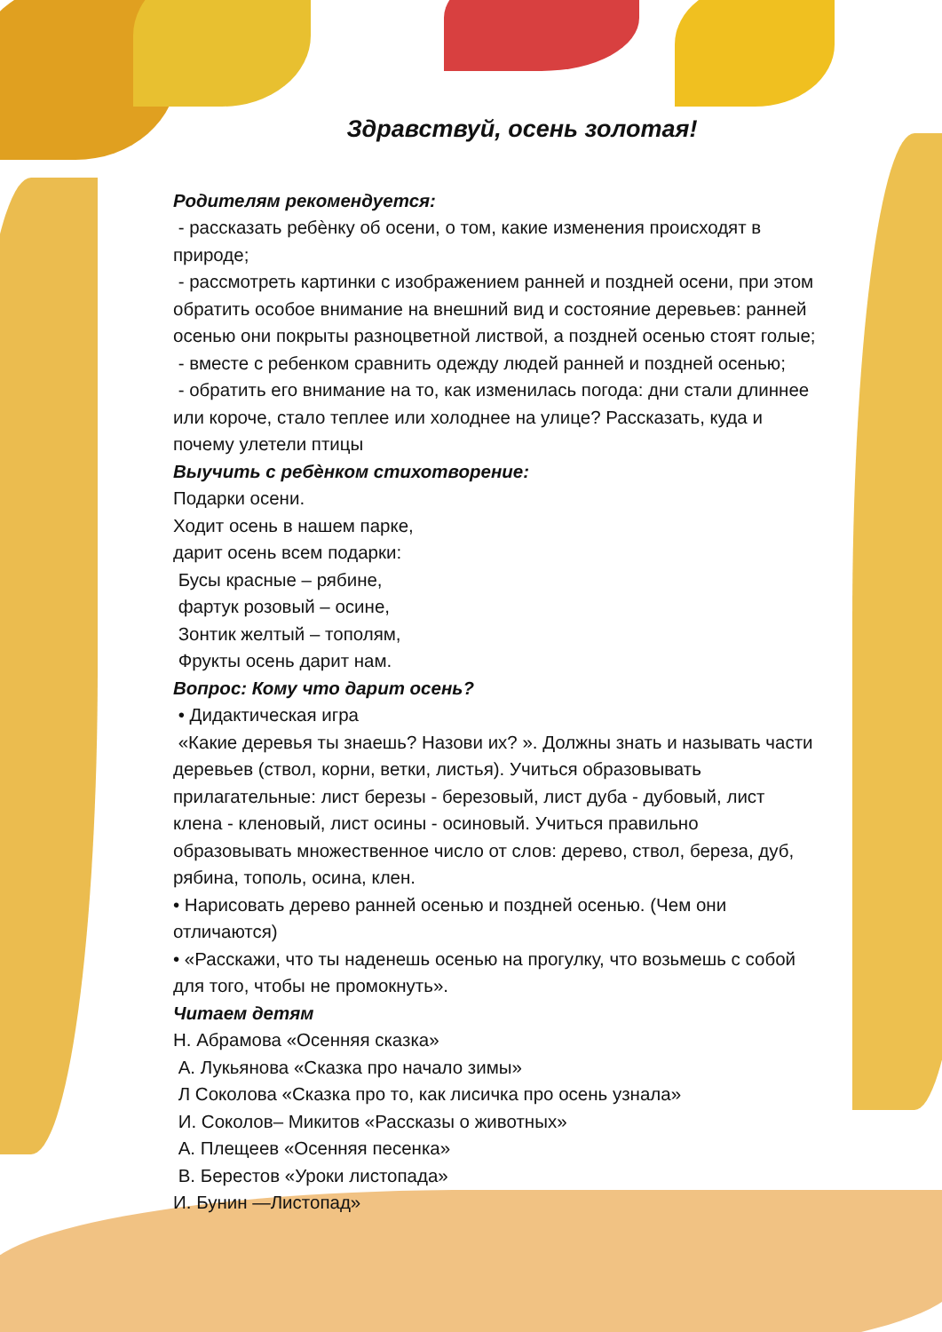Здравствуй, осень золотая!
Родителям рекомендуется:
- рассказать ребѐнку об осени, о том, какие изменения происходят в природе;
- рассмотреть картинки с изображением ранней и поздней осени, при этом обратить особое внимание на внешний вид и состояние деревьев: ранней осенью они покрыты разноцветной листвой, а поздней осенью стоят голые;
- вместе с ребенком сравнить одежду людей ранней и поздней осенью;
- обратить его внимание на то, как изменилась погода: дни стали длиннее или короче, стало теплее или холоднее на улице? Рассказать, куда и почему улетели птицы
Выучить с ребѐнком стихотворение:
Подарки осени.
Ходит осень в нашем парке,
дарит осень всем подарки:
Бусы красные – рябине,
фартук розовый – осине,
Зонтик желтый – тополям,
Фрукты осень дарит нам.
Вопрос: Кому что дарит осень?
• Дидактическая игра
«Какие деревья ты знаешь? Назови их? ». Должны знать и называть части деревьев (ствол, корни, ветки, листья). Учиться образовывать прилагательные: лист березы - березовый, лист дуба - дубовый, лист клена - кленовый, лист осины - осиновый. Учиться правильно образовывать множественное число от слов: дерево, ствол, береза, дуб, рябина, тополь, осина, клен.
• Нарисовать дерево ранней осенью и поздней осенью. (Чем они отличаются)
• «Расскажи, что ты наденешь осенью на прогулку, что возьмешь с собой для того, чтобы не промокнуть».
Читаем детям
Н. Абрамова «Осенняя сказка»
А. Лукьянова «Сказка про начало зимы»
Л Соколова «Сказка про то, как лисичка про осень узнала»
И. Соколов– Микитов «Рассказы о животных»
А. Плещеев «Осенняя песенка»
В. Берестов «Уроки листопада»
И. Бунин —Листопад»